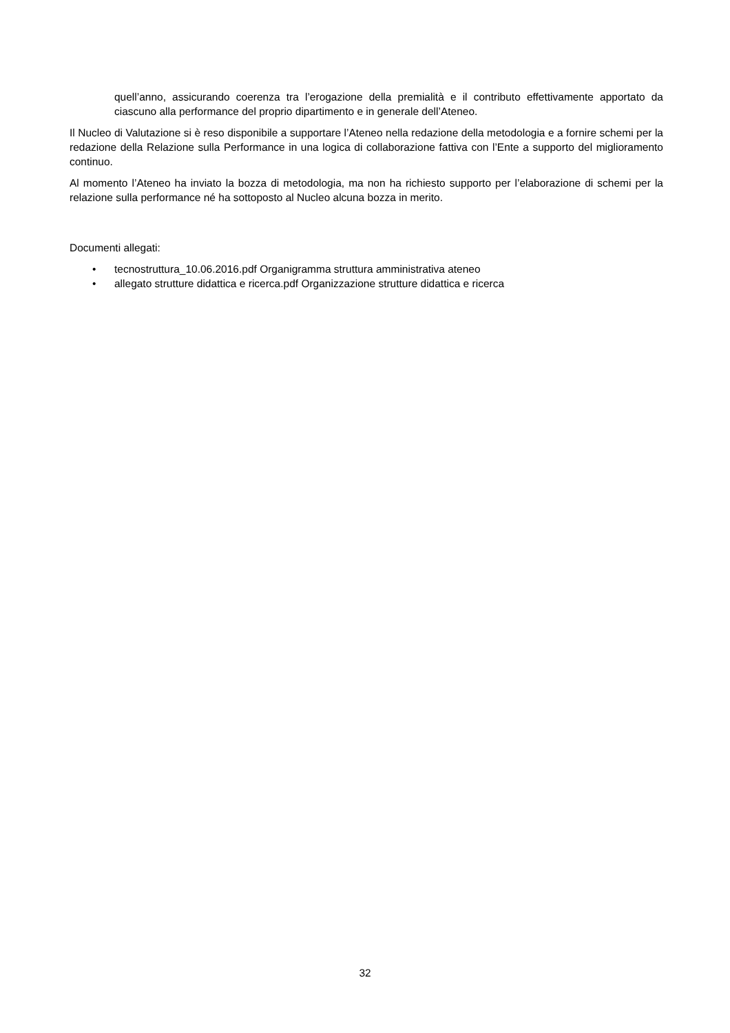quell’anno, assicurando coerenza tra l’erogazione della premialità e il contributo effettivamente apportato da ciascuno alla performance del proprio dipartimento e in generale dell’Ateneo.
Il Nucleo di Valutazione si è reso disponibile a supportare l’Ateneo nella redazione della metodologia e a fornire schemi per la redazione della Relazione sulla Performance in una logica di collaborazione fattiva con l’Ente a supporto del miglioramento continuo.
Al momento l’Ateneo ha inviato la bozza di metodologia, ma non ha richiesto supporto per l’elaborazione di schemi per la relazione sulla performance né ha sottoposto al Nucleo alcuna bozza in merito.
Documenti allegati:
• tecnostruttura_10.06.2016.pdf Organigramma struttura amministrativa ateneo
• allegato strutture didattica e ricerca.pdf Organizzazione strutture didattica e ricerca
32